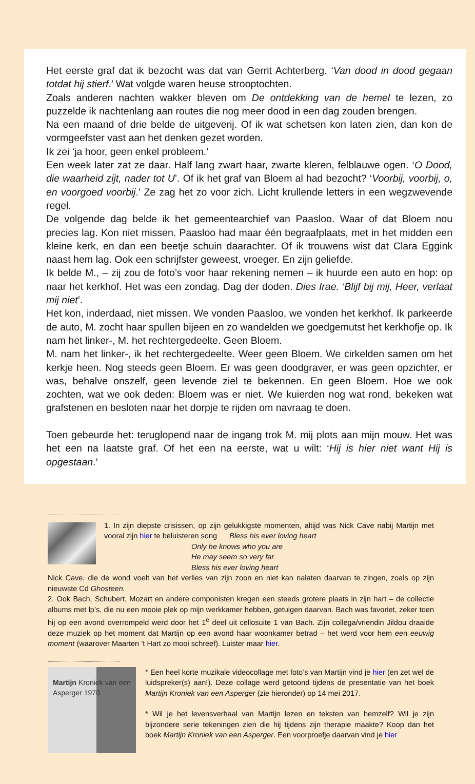Het eerste graf dat ik bezocht was dat van Gerrit Achterberg. ‘Van dood in dood gegaan totdat hij stierf.’ Wat volgde waren heuse strooptochten.
Zoals anderen nachten wakker bleven om De ontdekking van de hemel te lezen, zo puzzelde ik nachtenlang aan routes die nog meer dood in een dag zouden brengen.
Na een maand of drie belde de uitgeverij. Of ik wat schetsen kon laten zien, dan kon de vormgeefster vast aan het denken gezet worden.
Ik zei ‘ja hoor, geen enkel probleem.’
Een week later zat ze daar. Half lang zwart haar, zwarte kleren, felblauwe ogen. ‘O Dood, die waarheid zijt, nader tot U’. Of ik het graf van Bloem al had bezocht? ‘Voorbij, voorbij, o, en voorgoed voorbij.’ Ze zag het zo voor zich. Licht krullende letters in een wegzwevende regel.
De volgende dag belde ik het gemeentearchief van Paasloo. Waar of dat Bloem nou precies lag. Kon niet missen. Paasloo had maar één begraafplaats, met in het midden een kleine kerk, en dan een beetje schuin daarachter. Of ik trouwens wist dat Clara Eggink naast hem lag. Ook een schrijfster geweest, vroeger. En zijn geliefde.
Ik belde M., – zij zou de foto’s voor haar rekening nemen – ik huurde een auto en hop: op naar het kerkhof. Het was een zondag. Dag der doden. Dies Irae. ‘Blijf bij mij, Heer, verlaat mij niet’.
Het kon, inderdaad, niet missen. We vonden Paasloo, we vonden het kerkhof. Ik parkeerde de auto, M. zocht haar spullen bijeen en zo wandelden we goedgemutst het kerkhofje op. Ik nam het linker-, M. het rechtergedeelte. Geen Bloem.
M. nam het linker-, ik het rechtergedeelte. Weer geen Bloem. We cirkelden samen om het kerkje heen. Nog steeds geen Bloem. Er was geen doodgraver, er was geen opzichter, er was, behalve onszelf, geen levende ziel te bekennen. En geen Bloem. Hoe we ook zochten, wat we ook deden: Bloem was er niet. We kuierden nog wat rond, bekeken wat grafstenen en besloten naar het dorpje te rijden om navraag te doen.
Toen gebeurde het: teruglopend naar de ingang trok M. mij plots aan mijn mouw. Het was het een na laatste graf. Of het een na eerste, wat u wilt: ‘Hij is hier niet want Hij is opgestaan.’
1. In zijn diepste crisissen, op zijn gelukkigste momenten, altijd was Nick Cave nabij Martijn met vooral zijn hier te beluisteren song Bless his ever loving heart
Only he knows who you are
He may seem so very far
Bless his ever loving heart
Nick Cave, die de wond voelt van het verlies van zijn zoon en niet kan nalaten daarvan te zingen, zoals op zijn nieuwste Cd Ghosteen.
2. Ook Bach, Schubert, Mozart en andere componisten kregen een steeds grotere plaats in zijn hart – de collectie albums met lp’s, die nu een mooie plek op mijn werkkamer hebben, getuigen daarvan. Bach was favoriet, zeker toen hij op een avond overrompeld werd door het 1<sup>e</sup> deel uit cellosuite 1 van Bach. Zijn collega/vriendin Jildou draaide deze muziek op het moment dat Martijn op een avond haar woonkamer betrad – het werd voor hem een eeuwig moment (waarover Maarten ’t Hart zo mooi schreef). Luister maar hier.
Martijn Kroniek van een Asperger 1970
* Een heel korte muzikale videocollage met foto’s van Martijn vind je hier (en zet wel de luidspreker(s) aan!). Deze collage werd getoond tijdens de presentatie van het boek Martijn Kroniek van een Asperger (zie hieronder) op 14 mei 2017.
* Wil je het levensverhaal van Martijn lezen en teksten van hemzelf? Wil je zijn bijzondere serie tekeningen zien die hij tijdens zijn therapie maakte? Koop dan het boek Martijn Kroniek van een Asperger. Een voorproefje daarvan vind je hier